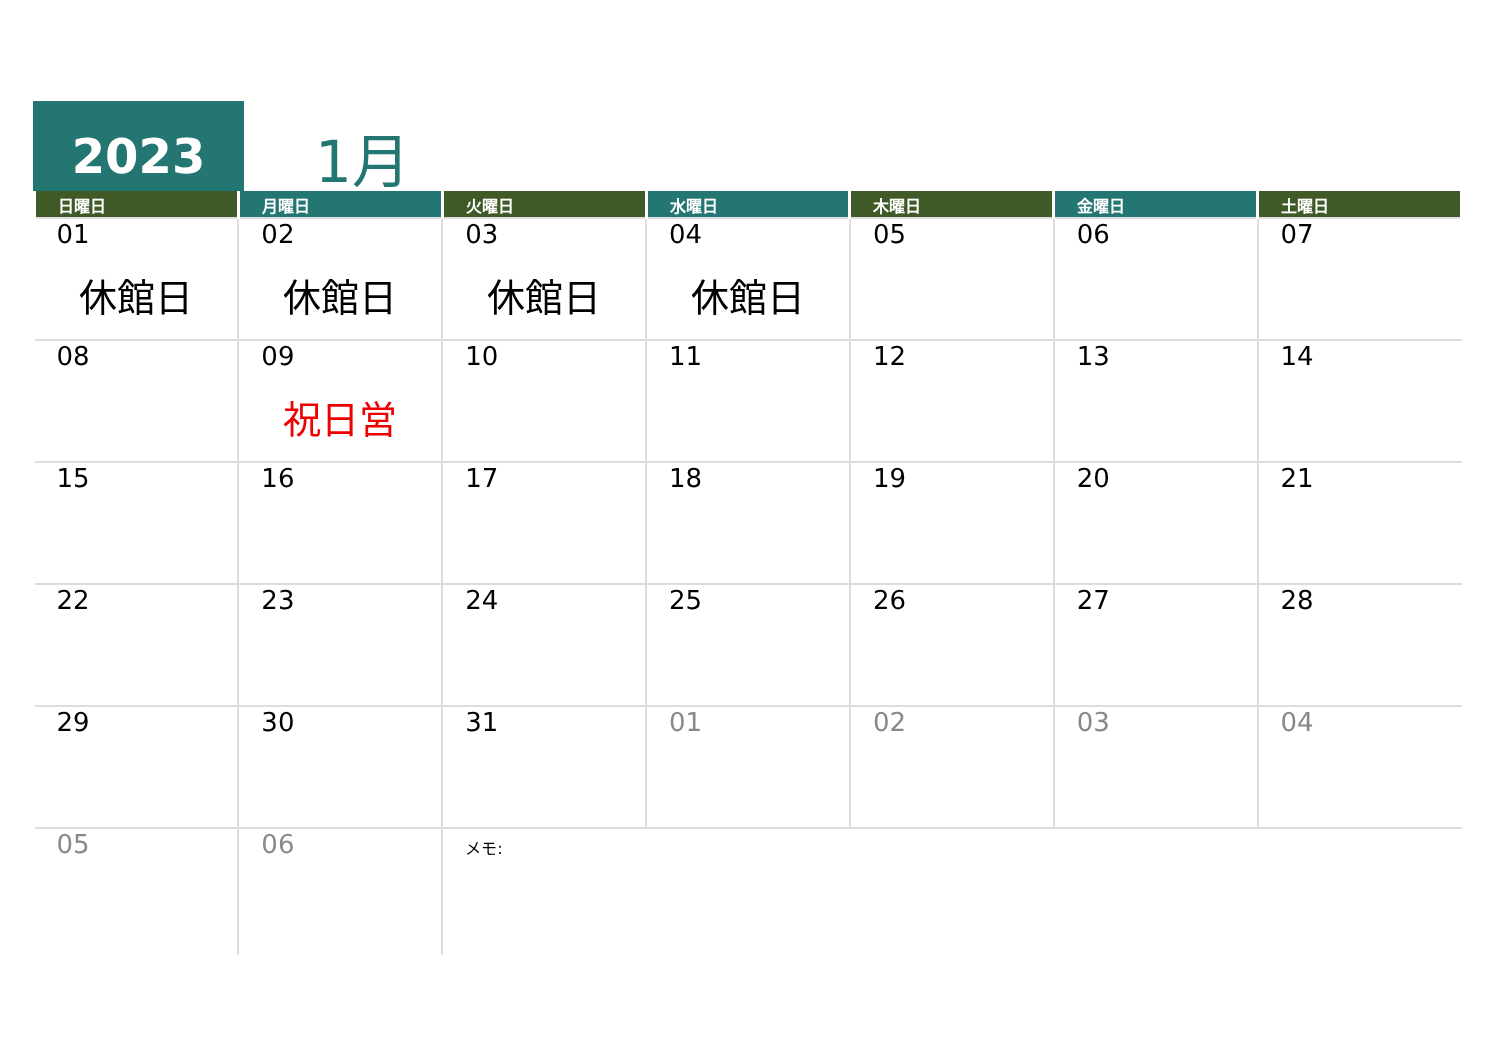2023 1月
| 日曜日 | 月曜日 | 火曜日 | 水曜日 | 木曜日 | 金曜日 | 土曜日 |
| --- | --- | --- | --- | --- | --- | --- |
| 01 休館日 | 02 休館日 | 03 休館日 | 04 休館日 | 05 | 06 | 07 |
| 08 | 09 祝日営 | 10 | 11 | 12 | 13 | 14 |
| 15 | 16 | 17 | 18 | 19 | 20 | 21 |
| 22 | 23 | 24 | 25 | 26 | 27 | 28 |
| 29 | 30 | 31 | 01 | 02 | 03 | 04 |
| 05 | 06 | メモ: | | | | |